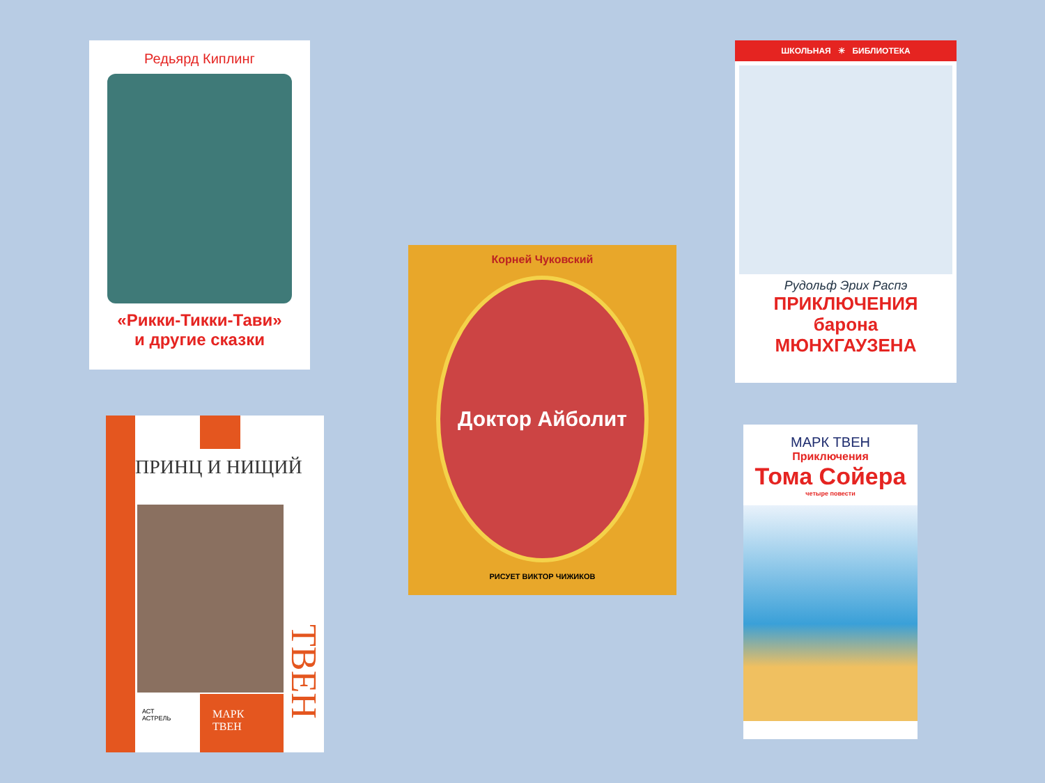Редьярд Киплинг
«Рикки-Тикки-Тави»
и другие сказки
Корней Чуковский
Доктор Айболит
РИСУЕТ ВИКТОР ЧИЖИКОВ
ШКОЛЬНАЯ ☀ БИБЛИОТЕКА
Рудольф Эрих Распэ
ПРИКЛЮЧЕНИЯ
барона
МЮНХГАУЗЕНА
ПРИНЦ И НИЩИЙ
МАРК
ТВЕН
АСТ
АСТРЕЛЬ
ТВЕН
МАРК ТВЕН
Приключения
Тома Сойера
четыре повести